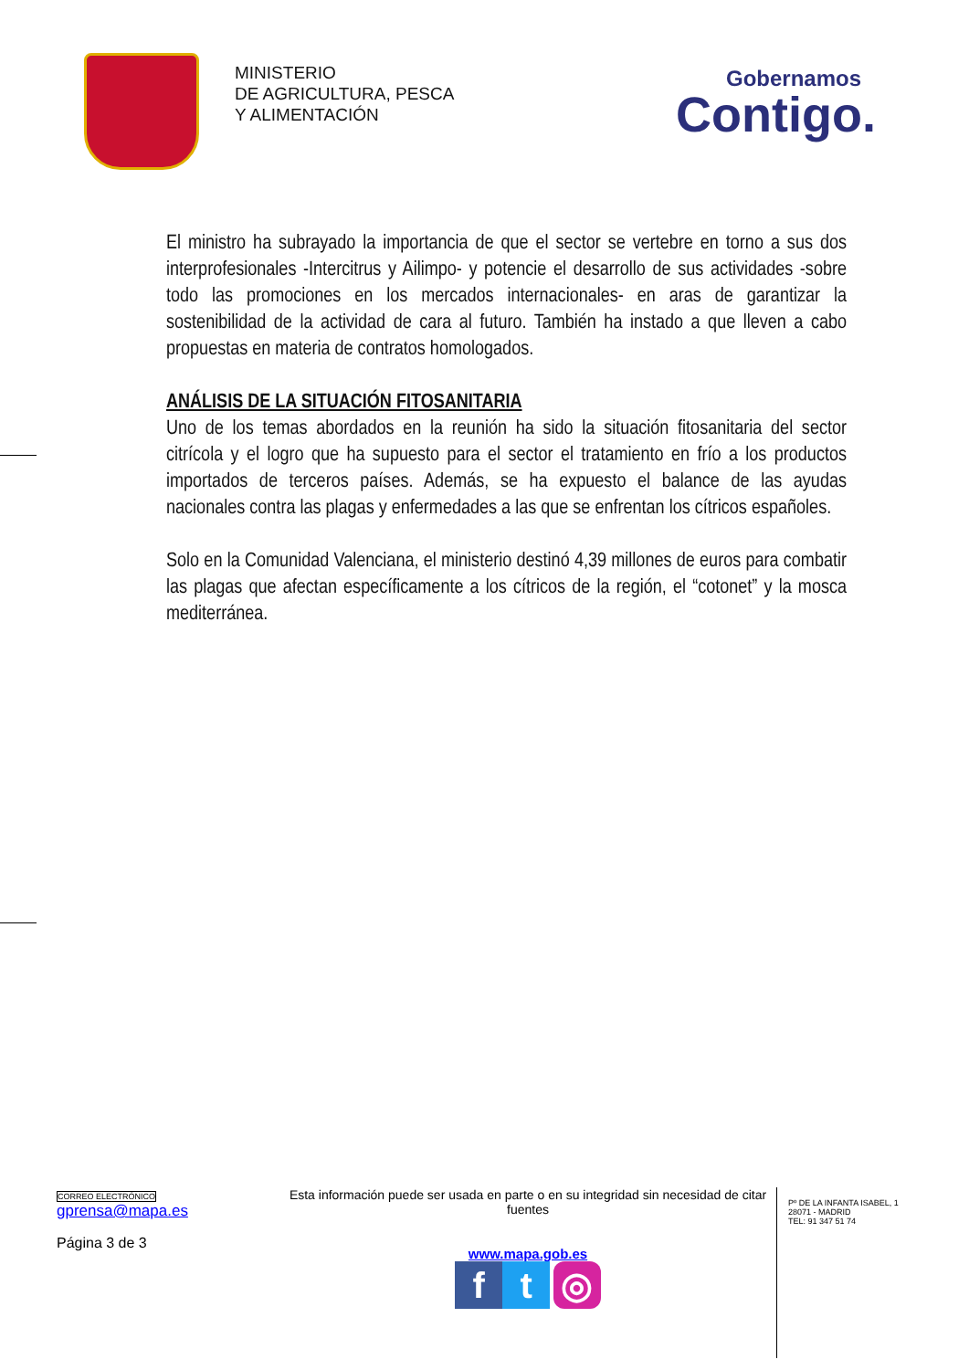MINISTERIO
DE AGRICULTURA, PESCA
Y ALIMENTACIÓN
Gobernamos
Contigo.
El ministro ha subrayado la importancia de que el sector se vertebre en torno a sus dos interprofesionales -Intercitrus y Ailimpo- y potencie el desarrollo de sus actividades -sobre todo las promociones en los mercados internacionales- en aras de garantizar la sostenibilidad de la actividad de cara al futuro. También ha instado a que lleven a cabo propuestas en materia de contratos homologados.
ANÁLISIS DE LA SITUACIÓN FITOSANITARIA
Uno de los temas abordados en la reunión ha sido la situación fitosanitaria del sector citrícola y el logro que ha supuesto para el sector el tratamiento en frío a los productos importados de terceros países. Además, se ha expuesto el balance de las ayudas nacionales contra las plagas y enfermedades a las que se enfrentan los cítricos españoles.
Solo en la Comunidad Valenciana, el ministerio destinó 4,39 millones de euros para combatir las plagas que afectan específicamente a los cítricos de la región, el “cotonet” y la mosca mediterránea.
CORREO ELECTRÓNICO
gprensa@mapa.es
Página 3 de 3
Esta información puede ser usada en parte o en su integridad sin necesidad de citar fuentes
www.mapa.gob.es
ft ◎
Pº DE LA INFANTA ISABEL, 1
28071 - MADRID
TEL: 91 347 51 74